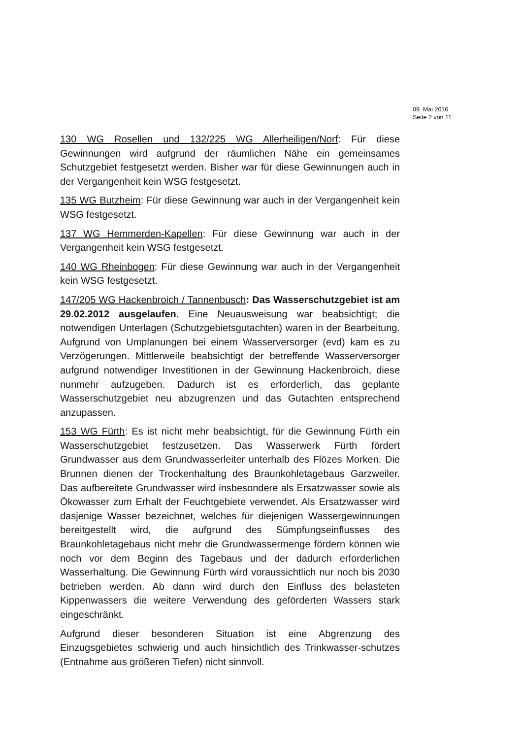09. Mai 2016
Seite 2 von 11
130 WG Rosellen und 132/225 WG Allerheiligen/Norf: Für diese Gewinnungen wird aufgrund der räumlichen Nähe ein gemeinsames Schutzgebiet festgesetzt werden. Bisher war für diese Gewinnungen auch in der Vergangenheit kein WSG festgesetzt.
135 WG Butzheim: Für diese Gewinnung war auch in der Vergangenheit kein WSG festgesetzt.
137 WG Hemmerden-Kapellen: Für diese Gewinnung war auch in der Vergangenheit kein WSG festgesetzt.
140 WG Rheinbogen: Für diese Gewinnung war auch in der Vergangenheit kein WSG festgesetzt.
147/205 WG Hackenbroich / Tannenbusch: Das Wasserschutzgebiet ist am 29.02.2012 ausgelaufen. Eine Neuausweisung war beabsichtigt; die notwendigen Unterlagen (Schutzgebietsgutachten) waren in der Bearbeitung. Aufgrund von Umplanungen bei einem Wasserversorger (evd) kam es zu Verzögerungen. Mittlerweile beabsichtigt der betreffende Wasserversorger aufgrund notwendiger Investitionen in der Gewinnung Hackenbroich, diese nunmehr aufzugeben. Dadurch ist es erforderlich, das geplante Wasserschutzgebiet neu abzugrenzen und das Gutachten entsprechend anzupassen.
153 WG Fürth: Es ist nicht mehr beabsichtigt, für die Gewinnung Fürth ein Wasserschutzgebiet festzusetzen. Das Wasserwerk Fürth fördert Grundwasser aus dem Grundwasserleiter unterhalb des Flözes Morken. Die Brunnen dienen der Trockenhaltung des Braunkohletagebaus Garzweiler. Das aufbereitete Grundwasser wird insbesondere als Ersatzwasser sowie als Ökowasser zum Erhalt der Feuchtgebiete verwendet. Als Ersatzwasser wird dasjenige Wasser bezeichnet, welches für diejenigen Wassergewinnungen bereitgestellt wird, die aufgrund des Sümpfungseinflusses des Braunkohletagebaus nicht mehr die Grundwassermenge fördern können wie noch vor dem Beginn des Tagebaus und der dadurch erforderlichen Wasserhaltung. Die Gewinnung Fürth wird voraussichtlich nur noch bis 2030 betrieben werden. Ab dann wird durch den Einfluss des belasteten Kippenwassers die weitere Verwendung des geförderten Wassers stark eingeschränkt.
Aufgrund dieser besonderen Situation ist eine Abgrenzung des Einzugsgebietes schwierig und auch hinsichtlich des Trinkwasser-schutzes (Entnahme aus größeren Tiefen) nicht sinnvoll.